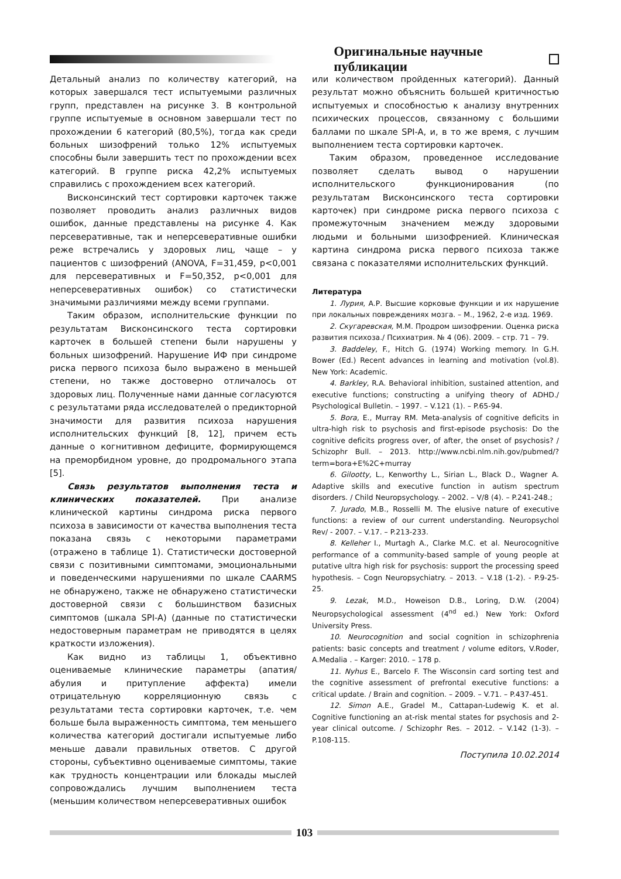Оригинальные научные публикации
Детальный анализ по количеству категорий, на которых завершался тест испытуемыми различных групп, представлен на рисунке 3. В контрольной группе испытуемые в основном завершали тест по прохождении 6 категорий (80,5%), тогда как среди больных шизофрений только 12% испытуемых способны были завершить тест по прохождении всех категорий. В группе риска 42,2% испытуемых справились с прохождением всех категорий.
Висконсинский тест сортировки карточек также позволяет проводить анализ различных видов ошибок, данные представлены на рисунке 4. Как персеверативные, так и неперсеверативные ошибки реже встречались у здоровых лиц, чаще – у пациентов с шизофрений (ANOVA, F=31,459, p<0,001 для персеверативных и F=50,352, p<0,001 для неперсеверативных ошибок) со статистически значимыми различиями между всеми группами.
Таким образом, исполнительские функции по результатам Висконсинского теста сортировки карточек в большей степени были нарушены у больных шизофрений. Нарушение ИФ при синдроме риска первого психоза было выражено в меньшей степени, но также достоверно отличалось от здоровых лиц. Полученные нами данные согласуются с результатами ряда исследователей о предикторной значимости для развития психоза нарушения исполнительских функций [8, 12], причем есть данные о когнитивном дефиците, формирующемся на преморбидном уровне, до продромального этапа [5].
Связь результатов выполнения теста и клинических показателей. При анализе клинической картины синдрома риска первого психоза в зависимости от качества выполнения теста показана связь с некоторыми параметрами (отражено в таблице 1). Статистически достоверной связи с позитивными симптомами, эмоциональными и поведенческими нарушениями по шкале CAARMS не обнаружено, также не обнаружено статистически достоверной связи с большинством базисных симптомов (шкала SPI-A) (данные по статистически недостоверным параметрам не приводятся в целях краткости изложения).
Как видно из таблицы 1, объективно оцениваемые клинические параметры (апатия/ абулия и притупление аффекта) имели отрицательную корреляционную связь с результатами теста сортировки карточек, т.е. чем больше была выраженность симптома, тем меньшего количества категорий достигали испытуемые либо меньше давали правильных ответов. С другой стороны, субъективно оцениваемые симптомы, такие как трудность концентрации или блокады мыслей сопровождались лучшим выполнением теста (меньшим количеством неперсеверативных ошибок
или количеством пройденных категорий). Данный результат можно объяснить большей критичностью испытуемых и способностью к анализу внутренних психических процессов, связанному с большими баллами по шкале SPI-A, и, в то же время, с лучшим выполнением теста сортировки карточек.
Таким образом, проведенное исследование позволяет сделать вывод о нарушении исполнительского функционирования (по результатам Висконсинского теста сортировки карточек) при синдроме риска первого психоза с промежуточным значением между здоровыми людьми и больными шизофренией. Клиническая картина синдрома риска первого психоза также связана с показателями исполнительских функций.
Литература
1. Лурия, А.Р. Высшие корковые функции и их нарушение при локальных повреждениях мозга. – М., 1962, 2-е изд. 1969.
2. Скугаревская, М.М. Продром шизофрении. Оценка риска развития психоза./ Психиатрия. № 4 (06). 2009. – стр. 71 – 79.
3. Baddeley, F., Hitch G. (1974) Working memory. In G.H. Bower (Ed.) Recent advances in learning and motivation (vol.8). New York: Academic.
4. Barkley, R.A. Behavioral inhibition, sustained attention, and executive functions; constructing a unifying theory of ADHD./ Psychological Bulletin. – 1997. – V.121 (1). – P.65-94.
5. Bora, E., Murray RM. Meta-analysis of cognitive deficits in ultra-high risk to psychosis and first-episode psychosis: Do the cognitive deficits progress over, of after, the onset of psychosis? / Schizophr Bull. – 2013. http://www.ncbi.nlm.nih.gov/pubmed/?term=bora+E%2C+murray
6. Gilootty, L., Kenworthy L., Sirian L., Black D., Wagner A. Adaptive skills and executive function in autism spectrum disorders. / Child Neuropsychology. – 2002. – V/8 (4). – P.241-248.;
7. Jurado, M.B., Rosselli M. The elusive nature of executive functions: a review of our current understanding. Neuropsychol Rev/ - 2007. – V.17. – P.213-233.
8. Kelleher I., Murtagh A., Clarke M.C. et al. Neurocognitive performance of a community-based sample of young people at putative ultra high risk for psychosis: support the processing speed hypothesis. – Cogn Neuropsychiatry. – 2013. – V.18 (1-2). - P.9-25-25.
9. Lezak, M.D., Howeison D.B., Loring, D.W. (2004) Neuropsychological assessment (4<sup>nd</sup> ed.) New York: Oxford University Press.
10. Neurocognition and social cognition in schizophrenia patients: basic concepts and treatment / volume editors, V.Roder, A.Medalia . – Karger: 2010. – 178 p.
11. Nyhus E., Barcelo F. The Wisconsin card sorting test and the cognitive assessment of prefrontal executive functions: a critical update. / Brain and cognition. – 2009. – V.71. – P.437-451.
12. Simon A.E., Gradel M., Cattapan-Ludewig K. et al. Cognitive functioning an at-risk mental states for psychosis and 2-year clinical outcome. / Schizophr Res. – 2012. – V.142 (1-3). – P.108-115.
Поступила 10.02.2014
103